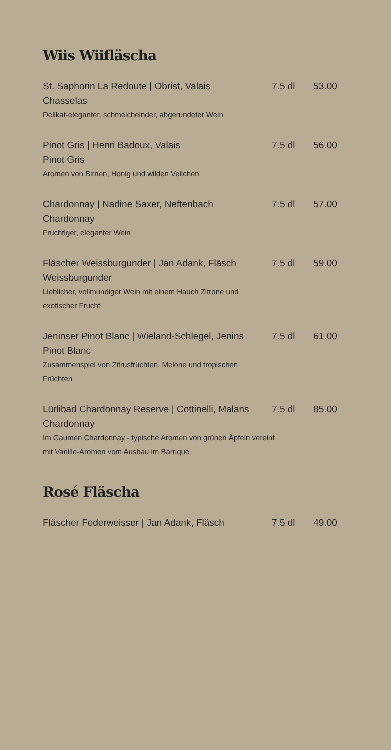Wiis Wiifläscha
St. Saphorin La Redoute | Obrist, Valais 7.5 dl 53.00
Chasselas
Delikat-eleganter, schmeichelnder, abgerundeter Wein
Pinot Gris | Henri Badoux, Valais 7.5 dl 56.00
Pinot Gris
Aromen von Birnen, Honig und wilden Veilchen
Chardonnay | Nadine Saxer, Neftenbach 7.5 dl 57.00
Chardonnay
Fruchtiger, eleganter Wein
Fläscher Weissburgunder | Jan Adank, Fläsch 7.5 dl 59.00
Weissburgunder
Lieblicher, vollmundiger Wein mit einem Hauch Zitrone und exotischer Frucht
Jeninser Pinot Blanc | Wieland-Schlegel, Jenins 7.5 dl 61.00
Pinot Blanc
Zusammenspiel von Zitrusfrüchten, Melone und tropischen Früchten
Lürlibad Chardonnay Reserve | Cottinelli, Malans 7.5 dl 85.00
Chardonnay
Im Gaumen Chardonnay - typische Aromen von grünen Äpfeln vereint mit Vanille-Aromen vom Ausbau im Barrique
Rosé Fläscha
Fläscher Federweisser | Jan Adank, Fläsch 7.5 dl 49.00